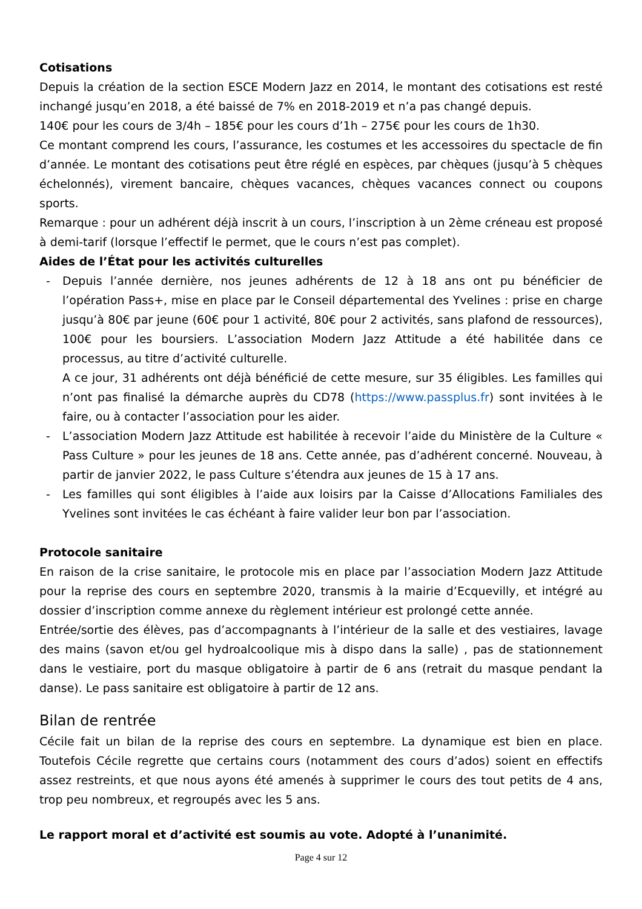Cotisations
Depuis la création de la section ESCE Modern Jazz en 2014, le montant des cotisations est resté inchangé jusqu’en 2018, a été baissé de 7% en 2018-2019 et n’a pas changé depuis.
140€ pour les cours de 3/4h – 185€ pour les cours d’1h – 275€ pour les cours de 1h30.
Ce montant comprend les cours, l’assurance, les costumes et les accessoires du spectacle de fin d’année. Le montant des cotisations peut être réglé en espèces, par chèques (jusqu’à 5 chèques échelonnés), virement bancaire, chèques vacances, chèques vacances connect ou coupons sports.
Remarque : pour un adhérent déjà inscrit à un cours, l’inscription à un 2ème créneau est proposé à demi-tarif (lorsque l’effectif le permet, que le cours n’est pas complet).
Aides de l’État pour les activités culturelles
- Depuis l’année dernière, nos jeunes adhérents de 12 à 18 ans ont pu bénéficier de l’opération Pass+, mise en place par le Conseil départemental des Yvelines : prise en charge jusqu’à 80€ par jeune (60€ pour 1 activité, 80€ pour 2 activités, sans plafond de ressources), 100€ pour les boursiers. L’association Modern Jazz Attitude a été habilitée dans ce processus, au titre d’activité culturelle.
A ce jour, 31 adhérents ont déjà bénéficié de cette mesure, sur 35 éligibles. Les familles qui n’ont pas finalisé la démarche auprès du CD78 (https://www.passplus.fr) sont invitées à le faire, ou à contacter l’association pour les aider.
- L’association Modern Jazz Attitude est habilitée à recevoir l’aide du Ministère de la Culture « Pass Culture » pour les jeunes de 18 ans. Cette année, pas d’adhérent concerné. Nouveau, à partir de janvier 2022, le pass Culture s’étendra aux jeunes de 15 à 17 ans.
- Les familles qui sont éligibles à l’aide aux loisirs par la Caisse d’Allocations Familiales des Yvelines sont invitées le cas échéant à faire valider leur bon par l’association.
Protocole sanitaire
En raison de la crise sanitaire, le protocole mis en place par l’association Modern Jazz Attitude pour la reprise des cours en septembre 2020, transmis à la mairie d’Ecquevilly, et intégré au dossier d’inscription comme annexe du règlement intérieur est prolongé cette année.
Entrée/sortie des élèves, pas d’accompagnants à l’intérieur de la salle et des vestiaires, lavage des mains (savon et/ou gel hydroalcoolique mis à dispo dans la salle) , pas de stationnement dans le vestiaire, port du masque obligatoire à partir de 6 ans (retrait du masque pendant la danse). Le pass sanitaire est obligatoire à partir de 12 ans.
Bilan de rentrée
Cécile fait un bilan de la reprise des cours en septembre. La dynamique est bien en place. Toutefois Cécile regrette que certains cours (notamment des cours d’ados) soient en effectifs assez restreints, et que nous ayons été amenés à supprimer le cours des tout petits de 4 ans, trop peu nombreux, et regroupés avec les 5 ans.
Le rapport moral et d’activité est soumis au vote. Adopté à l’unanimité.
Page 4 sur 12